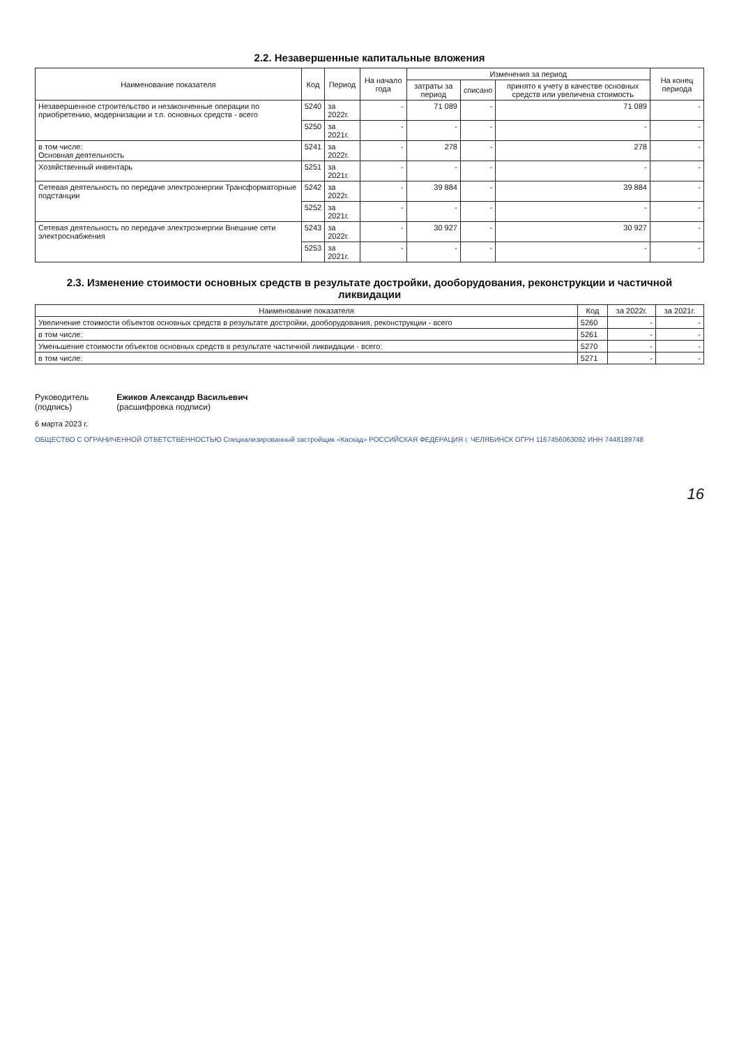2.2. Незавершенные капитальные вложения
| Наименование показателя | Код | Период | На начало года | Изменения за период | | | На конец периода |
| --- | --- | --- | --- | --- | --- | --- | --- |
| | | | | затраты за период | списано | принято к учету в качестве основных средств или увеличена стоимость | |
| Незавершенное строительство и незаконченные операции по приобретению, модернизации и т.п. основных средств - всего | 5240 | за 2022г. | - | 71 089 | - | 71 089 | - |
| | 5250 | за 2021г. | - | - | - | - | - |
| в том числе: Основная деятельность | 5241 | за 2022г. | - | 278 | - | 278 | - |
| Хозяйственный инвентарь | 5251 | за 2021г. | - | - | - | - | - |
| Сетевая деятельность по передаче электроэнергии Трансформаторные подстанции | 5242 | за 2022г. | - | 39 884 | - | 39 884 | - |
| | 5252 | за 2021г. | - | - | - | - | - |
| Сетевая деятельность по передаче электроэнергии Внешние сети электроснабжения | 5243 | за 2022г. | - | 30 927 | - | 30 927 | - |
| | 5253 | за 2021г. | - | - | - | - | - |
2.3. Изменение стоимости основных средств в результате достройки, дооборудования, реконструкции и частичной ликвидации
| Наименование показателя | Код | за 2022г. | за 2021г. |
| --- | --- | --- | --- |
| Увеличение стоимости объектов основных средств в результате достройки, дооборудования, реконструкции - всего | 5260 | - | - |
| в том числе: | 5261 | - | - |
| Уменьшение стоимости объектов основных средств в результате частичной ликвидации - всего: | 5270 | - | - |
| в том числе: | 5271 | - | - |
Руководитель
(подпись)
Ежиков Александр Васильевич
(расшифровка подписи)
6 марта 2023 г.
ОБЩЕСТВО С ОГРАНИЧЕННОЙ ОТВЕТСТВЕННОСТЬЮ Специализированный застройщик «Каскад» РОССИЙСКАЯ ФЕДЕРАЦИЯ г. ЧЕЛЯБИНСК ОГРН 1167456063092 ИНН 7448189748
16